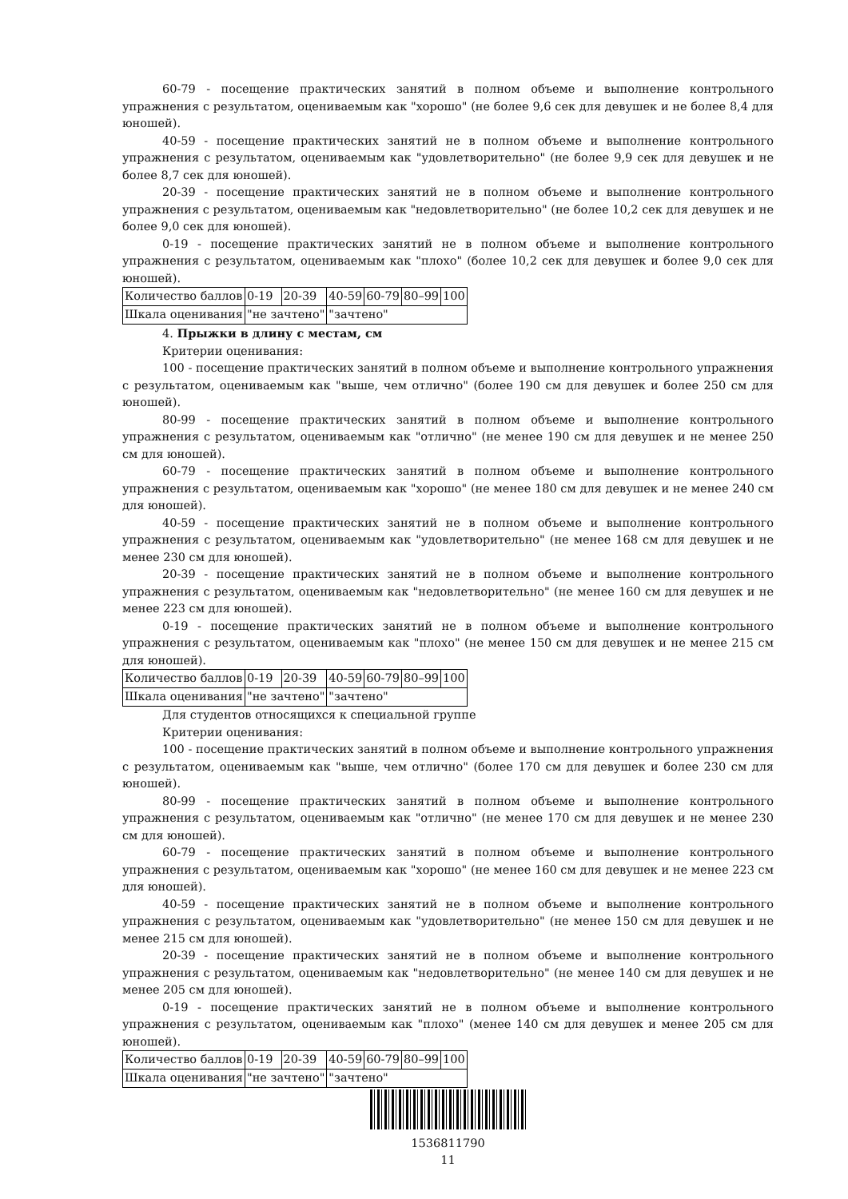60-79 - посещение практических занятий в полном объеме и выполнение контрольного упражнения с результатом, оцениваемым как "хорошо" (не более 9,6 сек для девушек и не более 8,4 для юношей).
40-59 - посещение практических занятий не в полном объеме и выполнение контрольного упражнения с результатом, оцениваемым как "удовлетворительно" (не более 9,9 сек для девушек и не более 8,7 сек для юношей).
20-39 - посещение практических занятий не в полном объеме и выполнение контрольного упражнения с результатом, оцениваемым как "недовлетворительно" (не более 10,2 сек для девушек и не более 9,0 сек для юношей).
0-19 - посещение практических занятий не в полном объеме и выполнение контрольного упражнения с результатом, оцениваемым как "плохо" (более 10,2 сек для девушек и более 9,0 сек для юношей).
| Количество баллов | 0-19 | 20-39 | 40-59 | 60-79 | 80–99 | 100 |
| Шкала оценивания | "не зачтено" | | "зачтено" | | | |
4. Прыжки в длину с местам, см
Критерии оценивания:
100 - посещение практических занятий в полном объеме и выполнение контрольного упражнения с результатом, оцениваемым как "выше, чем отлично" (более 190 см для девушек и более 250 см для юношей).
80-99 - посещение практических занятий в полном объеме и выполнение контрольного упражнения с результатом, оцениваемым как "отлично" (не менее 190 см для девушек и не менее 250 см для юношей).
60-79 - посещение практических занятий в полном объеме и выполнение контрольного упражнения с результатом, оцениваемым как "хорошо" (не менее 180 см для девушек и не менее 240 см для юношей).
40-59 - посещение практических занятий не в полном объеме и выполнение контрольного упражнения с результатом, оцениваемым как "удовлетворительно" (не менее 168 см для девушек и не менее 230 см для юношей).
20-39 - посещение практических занятий не в полном объеме и выполнение контрольного упражнения с результатом, оцениваемым как "недовлетворительно" (не менее 160 см для девушек и не менее 223 см для юношей).
0-19 - посещение практических занятий не в полном объеме и выполнение контрольного упражнения с результатом, оцениваемым как "плохо" (не менее 150 см для девушек и не менее 215 см для юношей).
| Количество баллов | 0-19 | 20-39 | 40-59 | 60-79 | 80–99 | 100 |
| Шкала оценивания | "не зачтено" | | "зачтено" | | | |
Для студентов относящихся к специальной группе
Критерии оценивания:
100 - посещение практических занятий в полном объеме и выполнение контрольного упражнения с результатом, оцениваемым как "выше, чем отлично" (более 170 см для девушек и более 230 см для юношей).
80-99 - посещение практических занятий в полном объеме и выполнение контрольного упражнения с результатом, оцениваемым как "отлично" (не менее 170 см для девушек и не менее 230 см для юношей).
60-79 - посещение практических занятий в полном объеме и выполнение контрольного упражнения с результатом, оцениваемым как "хорошо" (не менее 160 см для девушек и не менее 223 см для юношей).
40-59 - посещение практических занятий не в полном объеме и выполнение контрольного упражнения с результатом, оцениваемым как "удовлетворительно" (не менее 150 см для девушек и не менее 215 см для юношей).
20-39 - посещение практических занятий не в полном объеме и выполнение контрольного упражнения с результатом, оцениваемым как "недовлетворительно" (не менее 140 см для девушек и не менее 205 см для юношей).
0-19 - посещение практических занятий не в полном объеме и выполнение контрольного упражнения с результатом, оцениваемым как "плохо" (менее 140 см для девушек и менее 205 см для юношей).
| Количество баллов | 0-19 | 20-39 | 40-59 | 60-79 | 80–99 | 100 |
| Шкала оценивания | "не зачтено" | | "зачтено" | | | |
1536811790
11